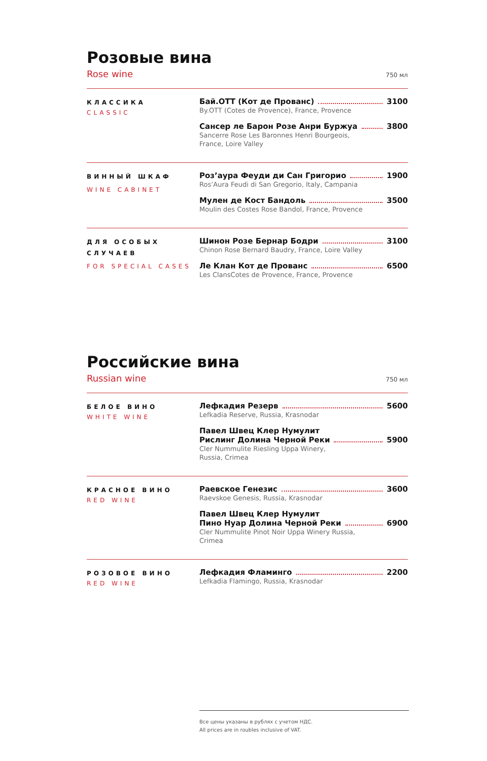Розовые вина
Rose wine 750 мл
КЛАССИКА
CLASSIC
Бай.ОТТ (Кот де Прованс) 3100
By.OTT (Cotes de Provence), France, Provence
Сансер ле Барон Розе Анри Буржуа 3800
Sancerre Rose Les Baronnes Henri Bourgeois,
France, Loire Valley
ВИННЫЙ ШКАФ
WINE CABINET
Роз’аура Феуди ди Сан Григорио 1900
Ros’Aura Feudi di San Gregorio, Italy, Campania
Мулен де Кост Бандоль 3500
Moulin des Costes Rose Bandol, France, Provence
ДЛЯ ОСОБЫХ СЛУЧАЕВ
FOR SPECIAL CASES
Шинон Розе Бернар Бодри 3100
Chinon Rose Bernard Baudry, France, Loire Valley
Ле Клан Кот де Прованс 6500
Les ClansCotes de Provence, France, Provence
Российские вина
Russian wine 750 мл
БЕЛОЕ ВИНО
WHITE WINE
Лефкадия Резерв 5600
Lefkadia Reserve, Russia, Krasnodar
Павел Швец Клер Нумулит
Рислинг Долина Черной Реки 5900
Cler Nummulite Riesling Uppa Winery,
Russia, Crimea
КРАСНОЕ ВИНО
RED WINE
Раевское Генезис 3600
Raevskoe Genesis, Russia, Krasnodar
Павел Швец Клер Нумулит
Пино Нуар Долина Черной Реки 6900
Cler Nummulite Pinot Noir Uppa Winery Russia,
Crimea
РОЗОВОЕ ВИНО
RED WINE
Лефкадия Фламинго 2200
Lefkadia Flamingo, Russia, Krasnodar
Все цены указаны в рублях с учетом НДС.
All prices are in roubles inclusive of VAT.